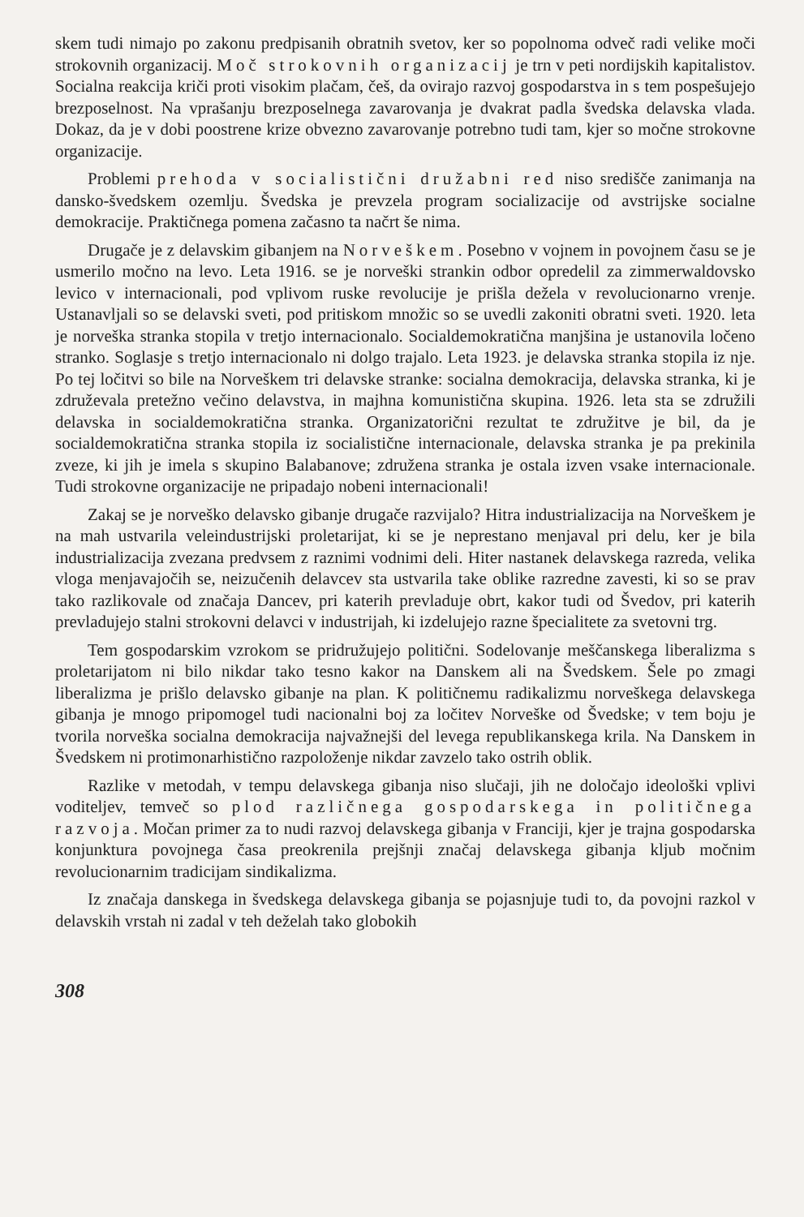skem tudi nimajo po zakonu predpisanih obratnih svetov, ker so popolnoma odveč radi velike moči strokovnih organizacij. Moč strokovnih organizacij je trn v peti nordijskih kapitalistov. Socialna reakcija kriči proti visokim plačam, češ, da ovirajo razvoj gospodarstva in s tem pospešujejo brezposelnost. Na vprašanju brezposelnega zavarovanja je dvakrat padla švedska delavska vlada. Dokaz, da je v dobi poostrene krize obvezno zavarovanje potrebno tudi tam, kjer so močne strokovne organizacije.
Problemi prehoda v socialistični družabni red niso središče zanimanja na dansko-švedskem ozemlju. Švedska je prevzela program socializacije od avstrijske socialne demokracije. Praktičnega pomena začasno ta načrt še nima.
Drugače je z delavskim gibanjem na Norveškem. Posebno v vojnem in povojnem času se je usmerilo močno na levo. Leta 1916. se je norveški strankin odbor opredelil za zimmerwaldovsko levico v internacionali, pod vplivom ruske revolucije je prišla dežela v revolucionarno vrenje. Ustanavljali so se delavski sveti, pod pritiskom množic so se uvedli zakoniti obratni sveti. 1920. leta je norveška stranka stopila v tretjo internacionalo. Socialdemokratična manjšina je ustanovila ločeno stranko. Soglasje s tretjo internacionalo ni dolgo trajalo. Leta 1923. je delavska stranka stopila iz nje. Po tej ločitvi so bile na Norveškem tri delavske stranke: socialna demokracija, delavska stranka, ki je združevala pretežno večino delavstva, in majhna komunistična skupina. 1926. leta sta se združili delavska in socialdemokratična stranka. Organizatorični rezultat te združitve je bil, da je socialdemokratična stranka stopila iz socialistične internacionale, delavska stranka je pa prekinila zveze, ki jih je imela s skupino Balabanove; združena stranka je ostala izven vsake internacionale. Tudi strokovne organizacije ne pripadajo nobeni internacionali!
Zakaj se je norveško delavsko gibanje drugače razvijalo? Hitra industrializacija na Norveškem je na mah ustvarila veleindustrijski proletarijat, ki se je neprestano menjaval pri delu, ker je bila industrializacija zvezana predvsem z raznimi vodnimi deli. Hiter nastanek delavskega razreda, velika vloga menjavajočih se, neizučenih delavcev sta ustvarila take oblike razredne zavesti, ki so se prav tako razlikovale od značaja Dancev, pri katerih prevladuje obrt, kakor tudi od Švedov, pri katerih prevladujejo stalni strokovni delavci v industrijah, ki izdelujejo razne špecialitete za svetovni trg.
Tem gospodarskim vzrokom se pridružujejo politični. Sodelovanje meščanskega liberalizma s proletarijatom ni bilo nikdar tako tesno kakor na Danskem ali na Švedskem. Šele po zmagi liberalizma je prišlo delavsko gibanje na plan. K političnemu radikalizmu norveškega delavskega gibanja je mnogo pripomogel tudi nacionalni boj za ločitev Norveške od Švedske; v tem boju je tvorila norveška socialna demokracija najvažnejši del levega republikanskega krila. Na Danskem in Švedskem ni protimonarhistično razpoloženje nikdar zavzelo tako ostrih oblik.
Razlike v metodah, v tempu delavskega gibanja niso slučaji, jih ne določajo ideološki vplivi voditeljev, temveč so plod različnega gospodarskega in političnega razvoja. Močan primer za to nudi razvoj delavskega gibanja v Franciji, kjer je trajna gospodarska konjunktura povojnega časa preokrenila prejšnji značaj delavskega gibanja kljub močnim revolucionarnim tradicijam sindikalizma.
Iz značaja danskega in švedskega delavskega gibanja se pojasnjuje tudi to, da povojni razkol v delavskih vrstah ni zadal v teh deželah tako globokih
308